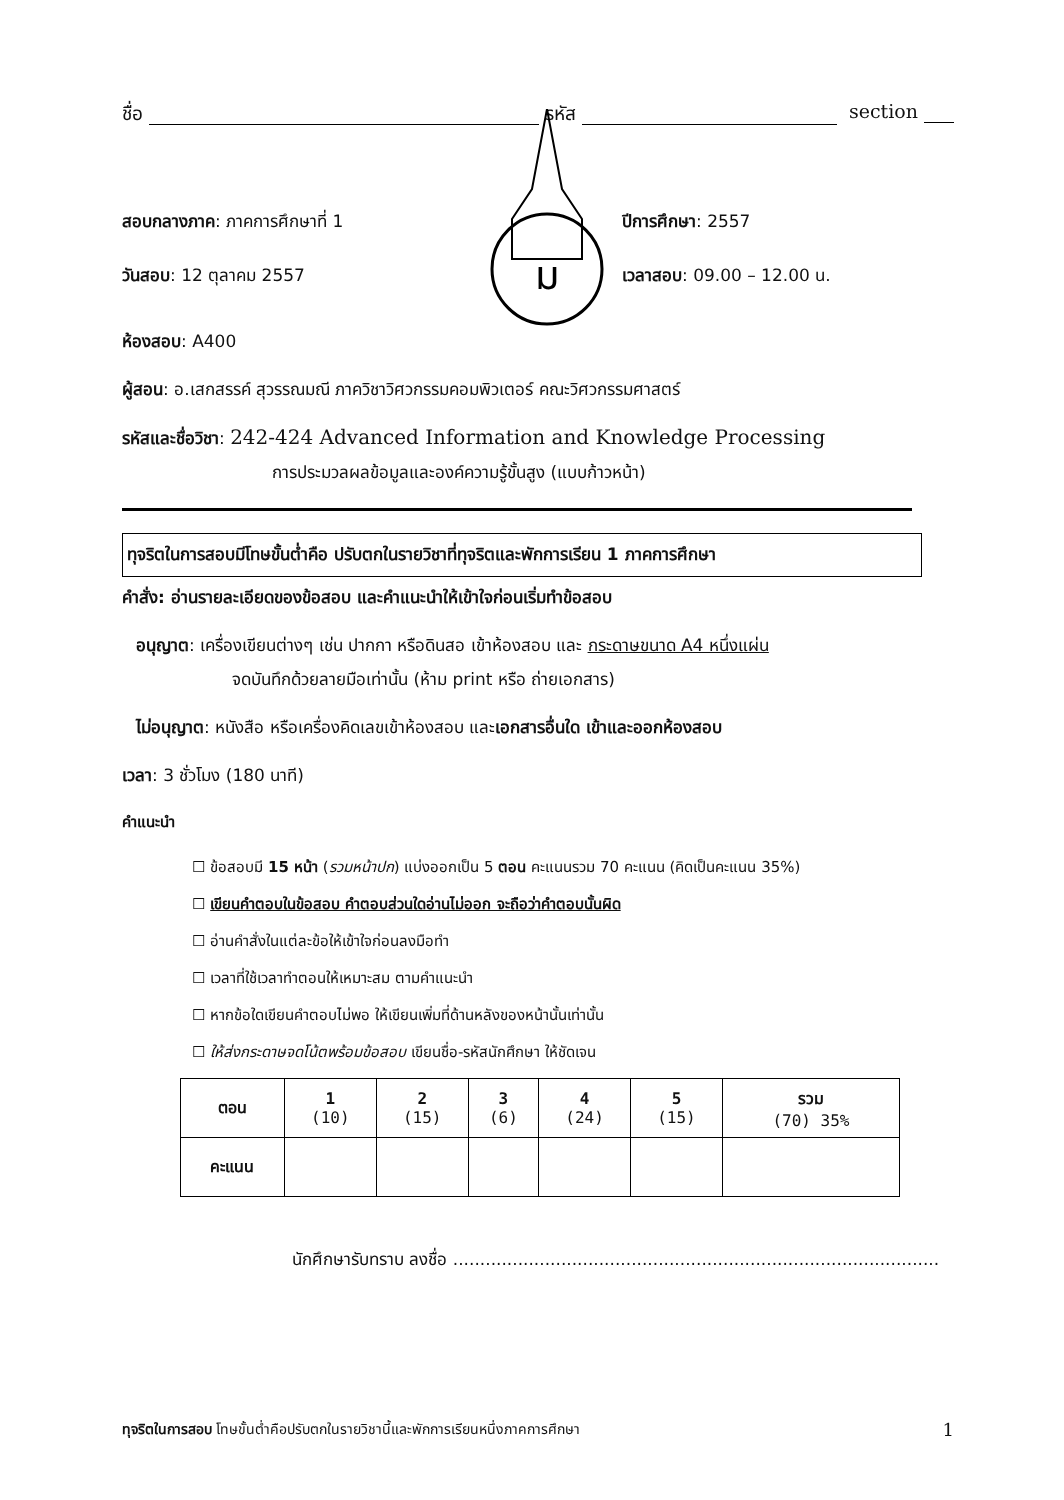ชื่อ รหัส section
สอบกลางภาค: ภาคการศึกษาที่ 1
วันสอบ: 12 ตุลาคม 2557
ม
ปีการศึกษา: 2557
เวลาสอบ: 09.00 – 12.00 น.
ห้องสอบ: A400
ผู้สอน: อ.เสกสรรค์ สุวรรณมณี ภาควิชาวิศวกรรมคอมพิวเตอร์ คณะวิศวกรรมศาสตร์
รหัสและชื่อวิชา: 242-424 Advanced Information and Knowledge Processing
การประมวลผลข้อมูลและองค์ความรู้ขั้นสูง (แบบก้าวหน้า)
ทุจริตในการสอบมีโทษขั้นต่ำคือ ปรับตกในรายวิชาที่ทุจริตและพักการเรียน 1 ภาคการศึกษา
คำสั่ง: อ่านรายละเอียดของข้อสอบ และคำแนะนำให้เข้าใจก่อนเริ่มทำข้อสอบ
อนุญาต: เครื่องเขียนต่างๆ เช่น ปากกา หรือดินสอ เข้าห้องสอบ และ กระดาษขนาด A4 หนึ่งแผ่น
จดบันทึกด้วยลายมือเท่านั้น (ห้าม print หรือ ถ่ายเอกสาร)
ไม่อนุญาต: หนังสือ หรือเครื่องคิดเลขเข้าห้องสอบ และเอกสารอื่นใด เข้าและออกห้องสอบ
เวลา: 3 ชั่วโมง (180 นาที)
คำแนะนำ
☐ ข้อสอบมี 15 หน้า (รวมหน้าปก) แบ่งออกเป็น 5 ตอน คะแนนรวม 70 คะแนน (คิดเป็นคะแนน 35%)
☐ เขียนคำตอบในข้อสอบ คำตอบส่วนใดอ่านไม่ออก จะถือว่าคำตอบนั้นผิด
☐ อ่านคำสั่งในแต่ละข้อให้เข้าใจก่อนลงมือทำ
☐ เวลาที่ใช้เวลาทำตอนให้เหมาะสม ตามคำแนะนำ
☐ หากข้อใดเขียนคำตอบไม่พอ ให้เขียนเพิ่มที่ด้านหลังของหน้านั้นเท่านั้น
☐ ให้ส่งกระดาษจดโน้ตพร้อมข้อสอบ เขียนชื่อ-รหัสนักศึกษา ให้ชัดเจน
| ตอน | 1 (10) | 2 (15) | 3 (6) | 4 (24) | 5 (15) | รวม (70) 35% |
| คะแนน | | | | | | |
นักศึกษารับทราบ ลงชื่อ ..........................................................................................
ทุจริตในการสอบ โทษขั้นต่ำคือปรับตกในรายวิชานี้และพักการเรียนหนึ่งภาคการศึกษา 1